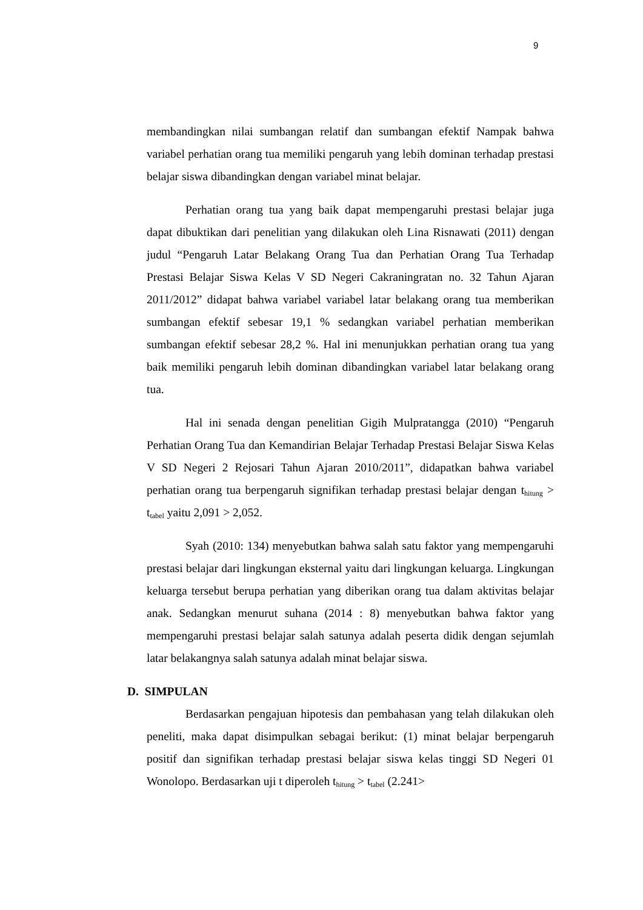9
membandingkan nilai sumbangan relatif dan sumbangan efektif Nampak bahwa variabel perhatian orang tua memiliki pengaruh yang lebih dominan terhadap prestasi belajar siswa dibandingkan dengan variabel minat belajar.
Perhatian orang tua yang baik dapat mempengaruhi prestasi belajar juga dapat dibuktikan dari penelitian yang dilakukan oleh Lina Risnawati (2011) dengan judul “Pengaruh Latar Belakang Orang Tua dan Perhatian Orang Tua Terhadap Prestasi Belajar Siswa Kelas V SD Negeri Cakraningratan no. 32 Tahun Ajaran 2011/2012” didapat bahwa variabel variabel latar belakang orang tua memberikan sumbangan efektif sebesar 19,1 % sedangkan variabel perhatian memberikan sumbangan efektif sebesar 28,2 %. Hal ini menunjukkan perhatian orang tua yang baik memiliki pengaruh lebih dominan dibandingkan variabel latar belakang orang tua.
Hal ini senada dengan penelitian Gigih Mulpratangga (2010) “Pengaruh Perhatian Orang Tua dan Kemandirian Belajar Terhadap Prestasi Belajar Siswa Kelas V SD Negeri 2 Rejosari Tahun Ajaran 2010/2011”, didapatkan bahwa variabel perhatian orang tua berpengaruh signifikan terhadap prestasi belajar dengan t<sub>hitung</sub> > t<sub>tabel</sub> yaitu 2,091 > 2,052.
Syah (2010: 134) menyebutkan bahwa salah satu faktor yang mempengaruhi prestasi belajar dari lingkungan eksternal yaitu dari lingkungan keluarga. Lingkungan keluarga tersebut berupa perhatian yang diberikan orang tua dalam aktivitas belajar anak. Sedangkan menurut suhana (2014 : 8) menyebutkan bahwa faktor yang mempengaruhi prestasi belajar salah satunya adalah peserta didik dengan sejumlah latar belakangnya salah satunya adalah minat belajar siswa.
D. SIMPULAN
Berdasarkan pengajuan hipotesis dan pembahasan yang telah dilakukan oleh peneliti, maka dapat disimpulkan sebagai berikut: (1) minat belajar berpengaruh positif dan signifikan terhadap prestasi belajar siswa kelas tinggi SD Negeri 01 Wonolopo. Berdasarkan uji t diperoleh t<sub>hitung</sub> > t<sub>tabel</sub> (2.241>